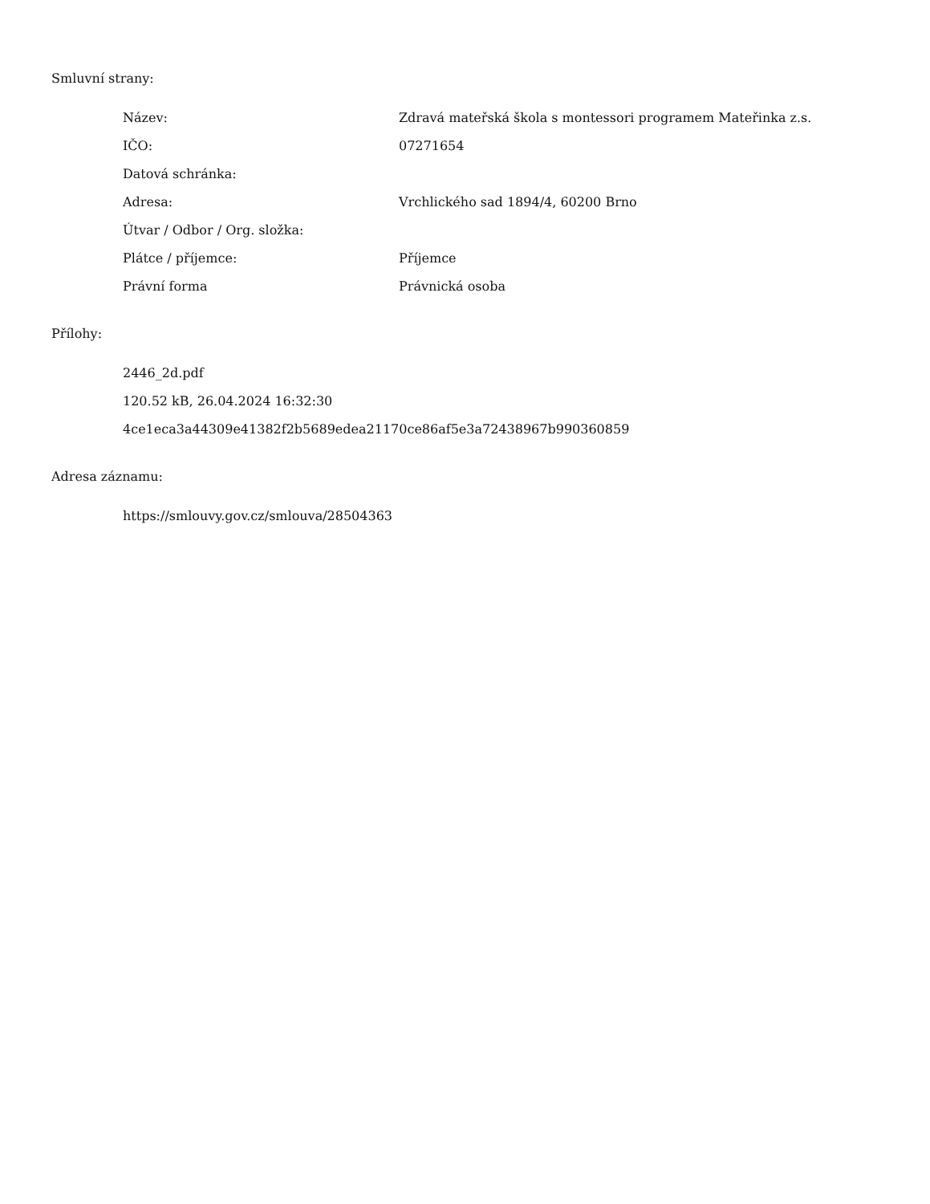Smluvní strany:
| Název: | Zdravá mateřská škola s montessori programem Mateřinka z.s. |
| IČO: | 07271654 |
| Datová schránka: | |
| Adresa: | Vrchlického sad 1894/4, 60200 Brno |
| Útvar / Odbor / Org. složka: | |
| Plátce / příjemce: | Příjemce |
| Právní forma | Právnická osoba |
Přílohy:
2446_2d.pdf
120.52 kB, 26.04.2024 16:32:30
4ce1eca3a44309e41382f2b5689edea21170ce86af5e3a72438967b990360859
Adresa záznamu:
https://smlouvy.gov.cz/smlouva/28504363